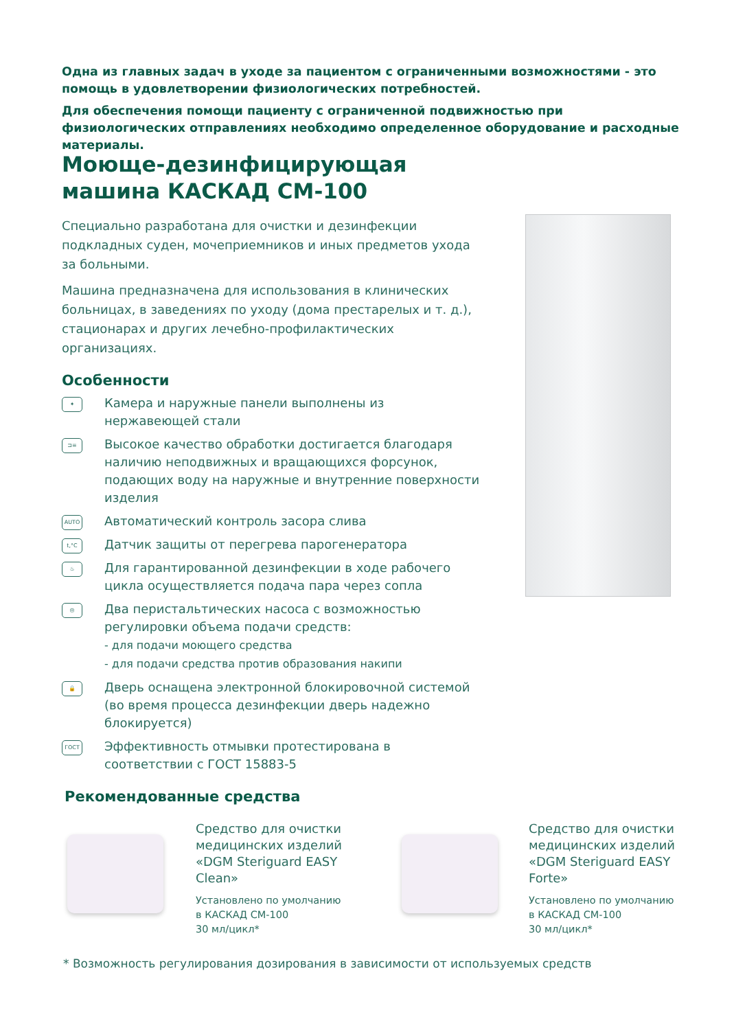Одна из главных задач в уходе за пациентом с ограниченными возможностями - это помощь в удовлетворении физиологических потребностей.
Для обеспечения помощи пациенту с ограниченной подвижностью при физиологических отправлениях необходимо определенное оборудование и расходные материалы.
Моюще-дезинфицирующая
машина КАСКАД СМ-100
Специально разработана для очистки и дезинфекции подкладных суден, мочеприемников и иных предметов ухода за больными.
Машина предназначена для использования в клинических больницах, в заведениях по уходу (дома престарелых и т. д.), стационарах и других лечебно-профилактических организациях.
Особенности
✦
Камера и наружные панели выполнены из нержавеющей стали
⊐≡
Высокое качество обработки достигается благодаря наличию неподвижных и вращающихся форсунок, подающих воду на наружные и внутренние поверхности изделия
AUTO
Автоматический контроль засора слива
t,°C
Датчик защиты от перегрева парогенератора
♨
Для гарантированной дезинфекции в ходе рабочего цикла осуществляется подача пара через сопла
◎
Два перистальтических насоса с возможностью регулировки объема подачи средств:
- для подачи моющего средства
- для подачи средства против образования накипи
🔒
Дверь оснащена электронной блокировочной системой (во время процесса дезинфекции дверь надежно блокируется)
ГОСТ
Эффективность отмывки протестирована в соответствии с ГОСТ 15883-5
Рекомендованные средства
Средство для очистки медицинских изделий «DGM Steriguard EASY Clean»
Установлено по умолчанию
в КАСКАД СМ-100
30 мл/цикл*
Средство для очистки медицинских изделий «DGM Steriguard EASY Forte»
Установлено по умолчанию
в КАСКАД СМ-100
30 мл/цикл*
* Возможность регулирования дозирования в зависимости от используемых средств